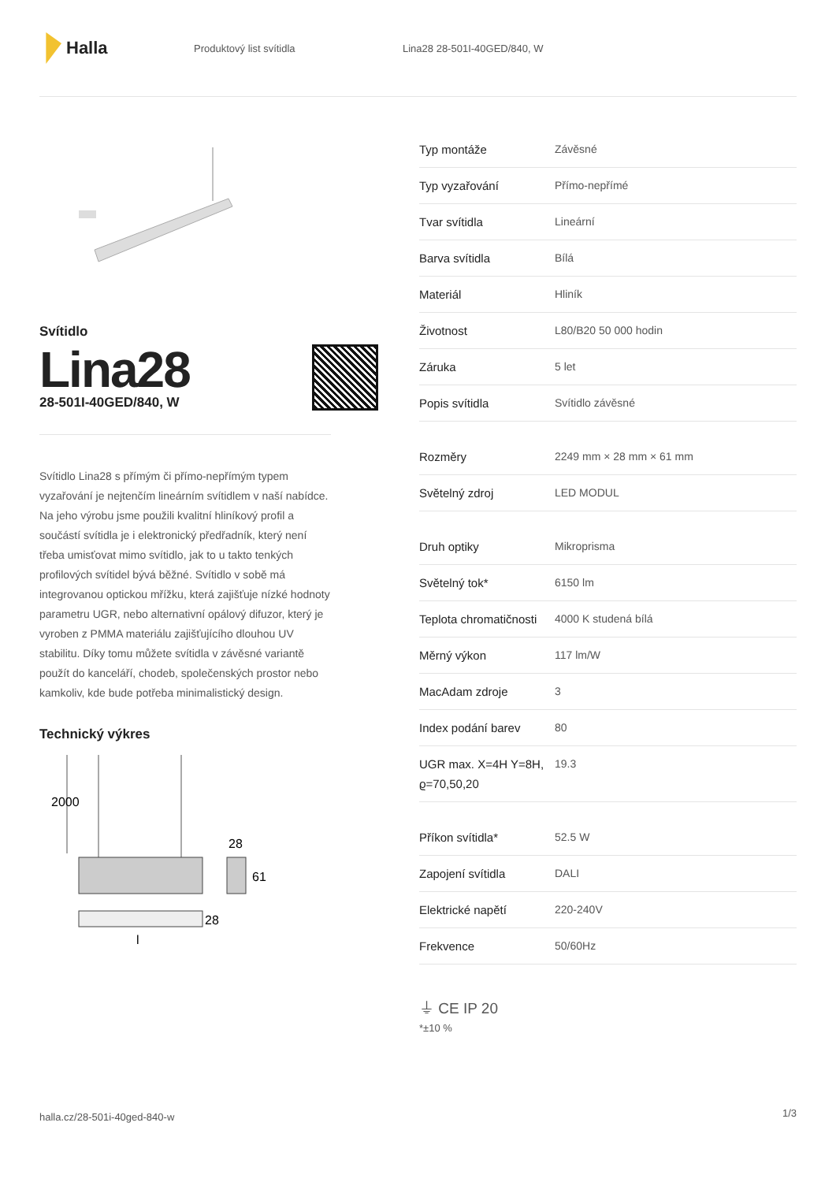Halla
Produktový list svítidla Lina28 28-501I-40GED/840, W
Svítidlo
Lina28
28-501I-40GED/840, W
Svítidlo Lina28 s přímým či přímo-nepřímým typem vyzařování je nejtenčím lineárním svítidlem v naší nabídce. Na jeho výrobu jsme použili kvalitní hliníkový profil a součástí svítidla je i elektronický předřadník, který není třeba umisťovat mimo svítidlo, jak to u takto tenkých profilových svítidel bývá běžné. Svítidlo v sobě má integrovanou optickou mřížku, která zajišťuje nízké hodnoty parametru UGR, nebo alternativní opálový difuzor, který je vyroben z PMMA materiálu zajišťujícího dlouhou UV stabilitu. Díky tomu můžete svítidla v závěsné variantě použít do kanceláří, chodeb, společenských prostor nebo kamkoliv, kde bude potřeba minimalistický design.
Technický výkres
2000
28
61
28
l
| Typ montáže | Závěsné |
| Typ vyzařování | Přímo-nepřímé |
| Tvar svítidla | Lineární |
| Barva svítidla | Bílá |
| Materiál | Hliník |
| Životnost | L80/B20 50 000 hodin |
| Záruka | 5 let |
| Popis svítidla | Svítidlo závěsné |
| Rozměry | 2249 mm × 28 mm × 61 mm |
| Světelný zdroj | LED MODUL |
| Druh optiky | Mikroprisma |
| Světelný tok* | 6150 lm |
| Teplota chromatičnosti | 4000 K studená bílá |
| Měrný výkon | 117 lm/W |
| MacAdam zdroje | 3 |
| Index podání barev | 80 |
| UGR max. X=4H Y=8H, ϱ=70,50,20 | 19.3 |
| Příkon svítidla* | 52.5 W |
| Zapojení svítidla | DALI |
| Elektrické napětí | 220-240V |
| Frekvence | 50/60Hz |
⏚ CE IP 20
*±10 %
halla.cz/28-501i-40ged-840-w
1/3